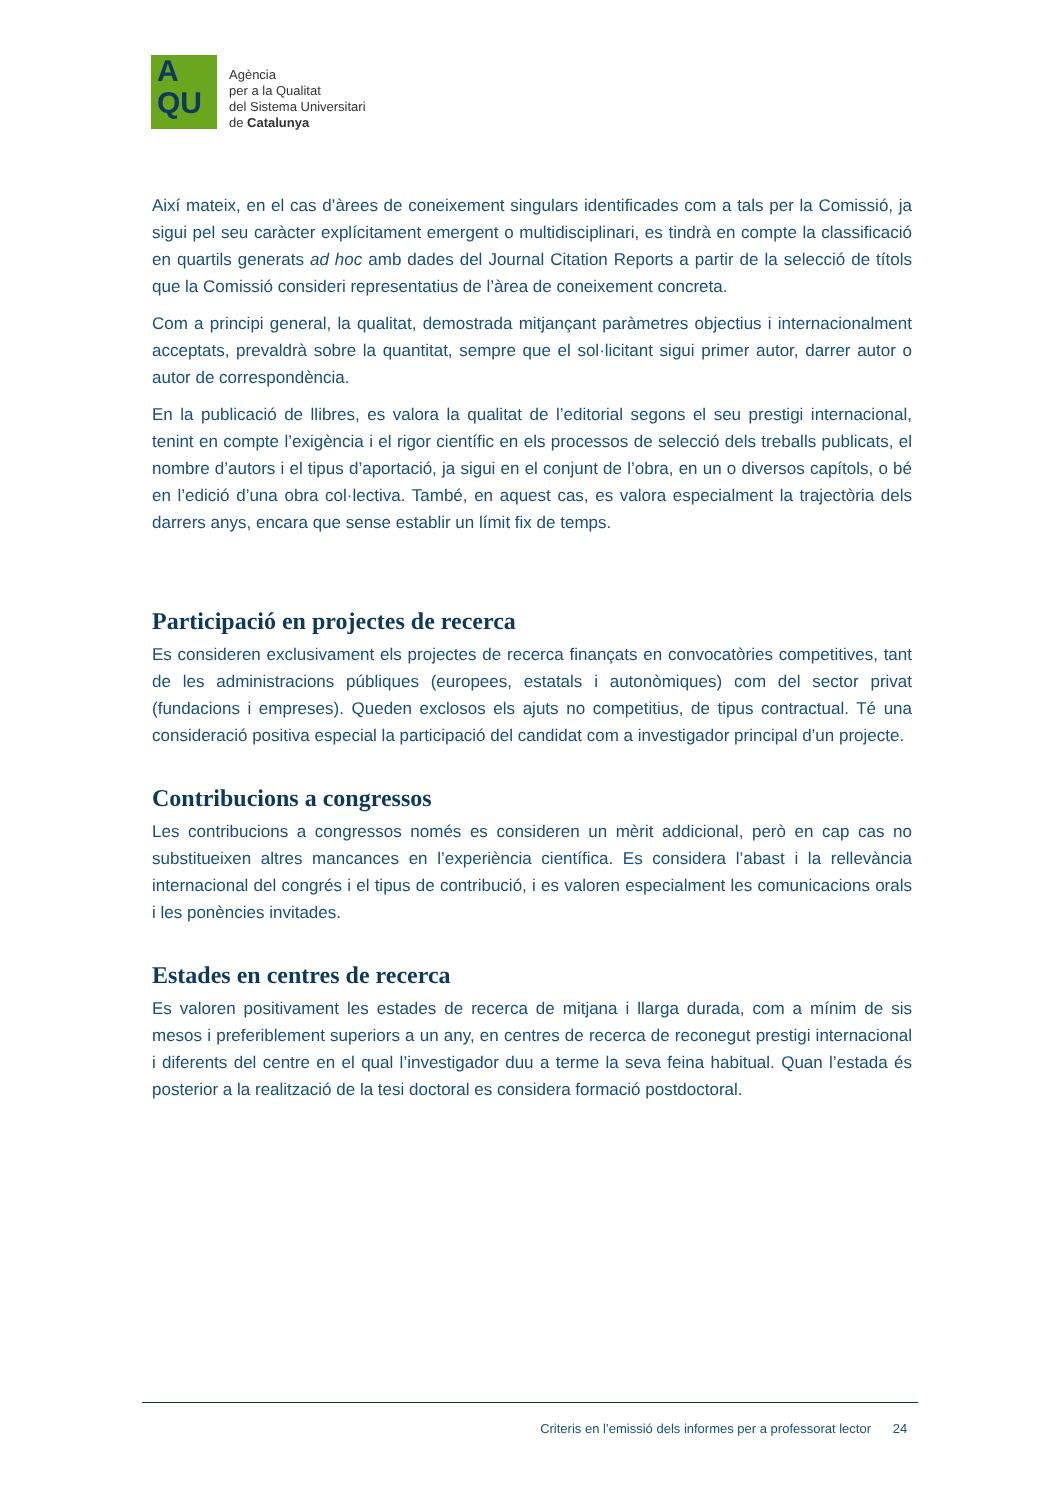A
QU
Agència
per a la Qualitat
del Sistema Universitari
de Catalunya
Així mateix, en el cas d’àrees de coneixement singulars identificades com a tals per la Comissió, ja sigui pel seu caràcter explícitament emergent o multidisciplinari, es tindrà en compte la classificació en quartils generats ad hoc amb dades del Journal Citation Reports a partir de la selecció de títols que la Comissió consideri representatius de l’àrea de coneixement concreta.
Com a principi general, la qualitat, demostrada mitjançant paràmetres objectius i internacionalment acceptats, prevaldrà sobre la quantitat, sempre que el sol·licitant sigui primer autor, darrer autor o autor de correspondència.
En la publicació de llibres, es valora la qualitat de l’editorial segons el seu prestigi internacional, tenint en compte l’exigència i el rigor científic en els processos de selecció dels treballs publicats, el nombre d’autors i el tipus d’aportació, ja sigui en el conjunt de l’obra, en un o diversos capítols, o bé en l’edició d’una obra col·lectiva. També, en aquest cas, es valora especialment la trajectòria dels darrers anys, encara que sense establir un límit fix de temps.
Participació en projectes de recerca
Es consideren exclusivament els projectes de recerca finançats en convocatòries competitives, tant de les administracions públiques (europees, estatals i autonòmiques) com del sector privat (fundacions i empreses). Queden exclosos els ajuts no competitius, de tipus contractual. Té una consideració positiva especial la participació del candidat com a investigador principal d’un projecte.
Contribucions a congressos
Les contribucions a congressos només es consideren un mèrit addicional, però en cap cas no substitueixen altres mancances en l’experiència científica. Es considera l’abast i la rellevància internacional del congrés i el tipus de contribució, i es valoren especialment les comunicacions orals i les ponències invitades.
Estades en centres de recerca
Es valoren positivament les estades de recerca de mitjana i llarga durada, com a mínim de sis mesos i preferiblement superiors a un any, en centres de recerca de reconegut prestigi internacional i diferents del centre en el qual l’investigador duu a terme la seva feina habitual. Quan l’estada és posterior a la realització de la tesi doctoral es considera formació postdoctoral.
Criteris en l’emissió dels informes per a professorat lector 24